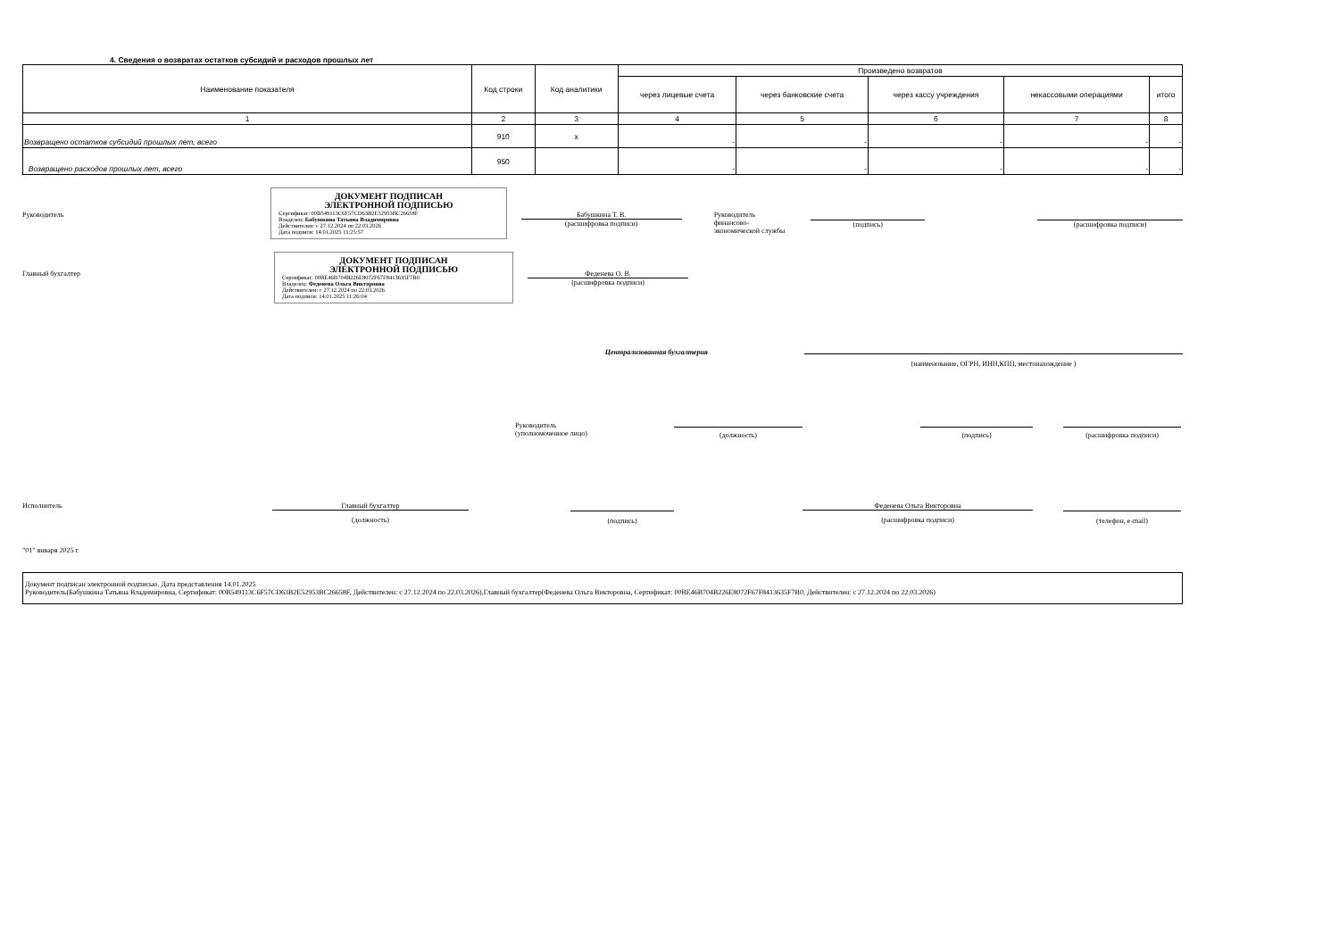4. Сведения о возвратах остатков субсидий и расходов прошлых лет
| Наименование показателя | Код строки | Код аналитики | Произведено возвратов | | | | |
| --- | --- | --- | --- | --- | --- | --- | --- |
| | | | через лицевые счета | через банковские счета | через кассу учреждения | некассовыми операциями | итого |
| 1 | 2 | 3 | 4 | 5 | 6 | 7 | 8 |
| Возвращено остатков субсидий прошлых лет, всего | 910 | x | - | - | - | - | - |
| Возвращено расходов прошлых лет, всего | 950 | | - | - | - | - | - |
Руководитель
ДОКУМЕНТ ПОДПИСАН
ЭЛЕКТРОННОЙ ПОДПИСЬЮ
Сертификат: 00B549113C6F57CD63B2E52953BC26658F
Владелец: Бабушкина Татьяна Владимировна
Действителен: с 27.12.2024 по 22.03.2026
Дата подписи: 14.01.2025 11:25:57
Бабушкина Т. В.
(расшифровка подписи)
Руководитель
финансово-
экономической службы
(подпись) (расшифровка подписи)
Главный бухгалтер
ДОКУМЕНТ ПОДПИСАН
ЭЛЕКТРОННОЙ ПОДПИСЬЮ
Сертификат: 00BE46B704B226E8072F67F8413635F7B0
Владелец: Феденева Ольга Викторовна
Действителен: с 27.12.2024 по 22.03.2026
Дата подписи: 14.01.2025 11:26:04
Феденева О. В.
(расшифровка подписи)
Централизованная бухгалтерия
(наименование, ОГРН, ИНН,КПП, местонахождение )
Руководитель
(уполномоченное лицо)
(должность) (подпись) (расшифровка подписи)
Исполнитель Главный бухгалтер
(должность)
(подпись)
Феденева Ольга Викторовна
(расшифровка подписи)
(телефон, e-mail)
"01" января 2025 г.
Документ подписан электронной подписью. Дата представления 14.01.2025
Руководитель(Бабушкина Татьяна Владимировна, Сертификат: 00B549113C6F57CD63B2E52953BC26658F, Действителен: с 27.12.2024 по 22.03.2026),Главный бухгалтер(Феденева Ольга Викторовна, Сертификат: 00BE46B704B226E8072F67F8413635F7B0, Действителен: с 27.12.2024 по 22.03.2026)